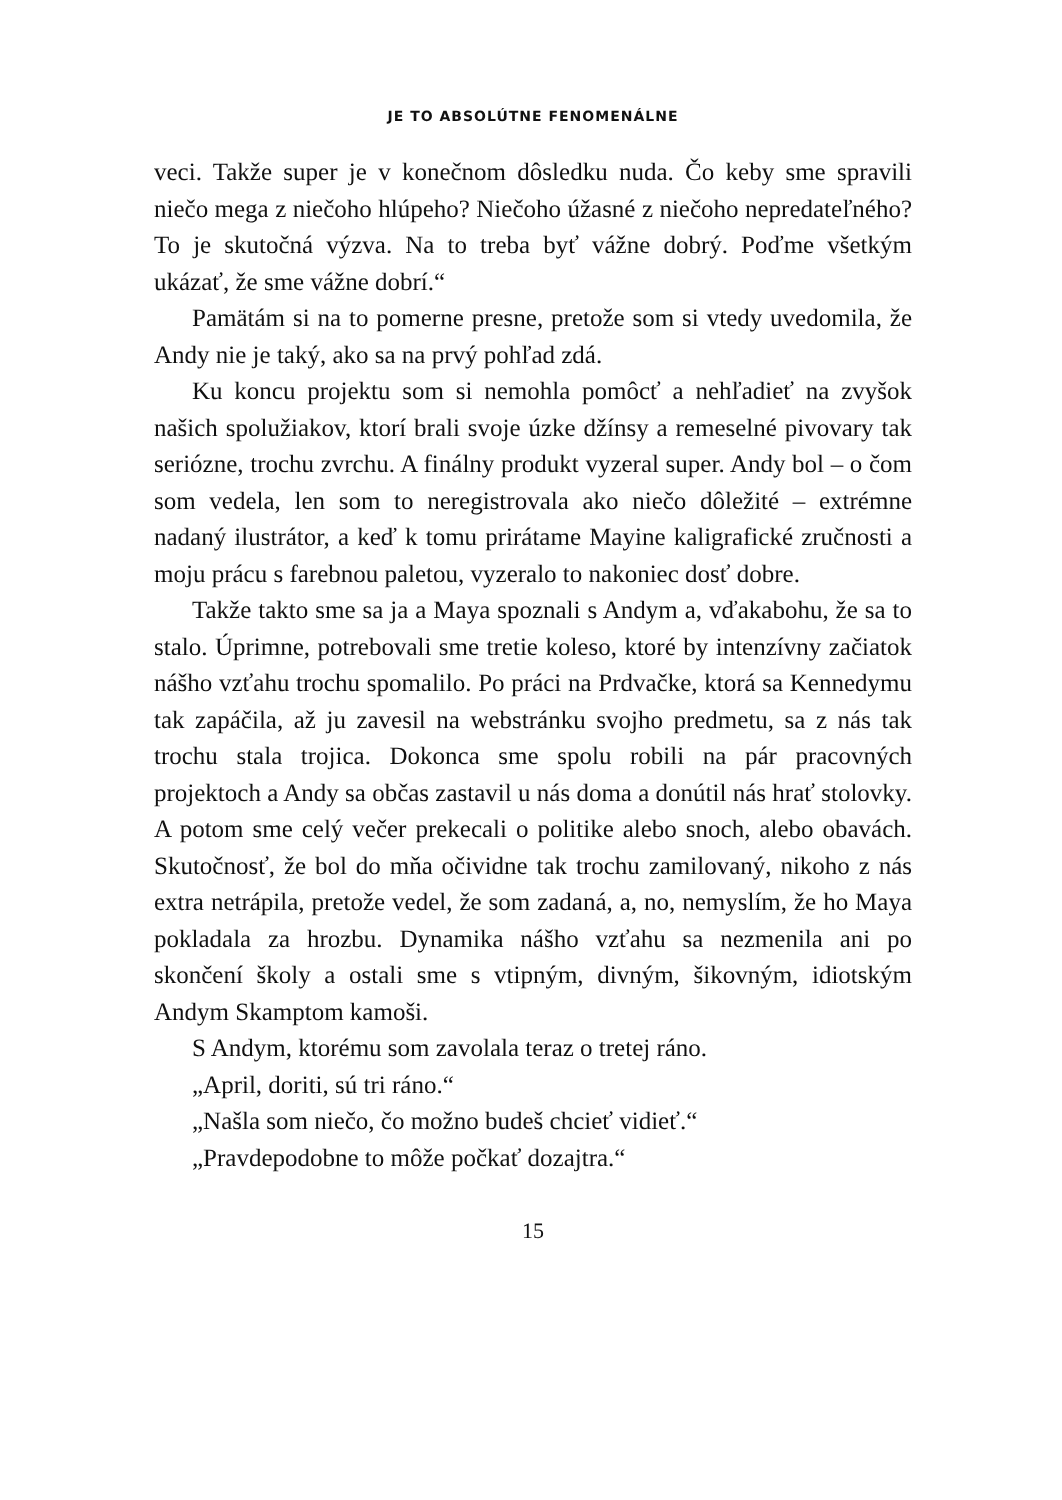JE TO ABSOLÚTNE FENOMENÁLNE
veci. Takže super je v konečnom dôsledku nuda. Čo keby sme spravili niečo mega z niečoho hlúpeho? Niečoho úžasné z niečoho nepredateľného? To je skutočná výzva. Na to treba byť vážne dobrý. Poďme všetkým ukázať, že sme vážne dobrí.“
Pamätám si na to pomerne presne, pretože som si vtedy uvedomila, že Andy nie je taký, ako sa na prvý pohľad zdá.
Ku koncu projektu som si nemohla pomôcť a nehľadieť na zvyšok našich spolužiakov, ktorí brali svoje úzke džínsy a remeselné pivovary tak seriózne, trochu zvrchu. A finálny produkt vyzeral super. Andy bol – o čom som vedela, len som to neregistrovala ako niečo dôležité – extrémne nadaný ilustrátor, a keď k tomu prirátame Mayine kaligrafické zručnosti a moju prácu s farebnou paletou, vyzeralo to nakoniec dosť dobre.
Takže takto sme sa ja a Maya spoznali s Andym a, vďakabohu, že sa to stalo. Úprimne, potrebovali sme tretie koleso, ktoré by intenzívny začiatok nášho vzťahu trochu spomalilo. Po práci na Prdvačke, ktorá sa Kennedymu tak zapáčila, až ju zavesil na webstránku svojho predmetu, sa z nás tak trochu stala trojica. Dokonca sme spolu robili na pár pracovných projektoch a Andy sa občas zastavil u nás doma a donútil nás hrať stolovky. A potom sme celý večer prekecali o politike alebo snoch, alebo obavách. Skutočnosť, že bol do mňa očividne tak trochu zamilovaný, nikoho z nás extra netrápila, pretože vedel, že som zadaná, a, no, nemyslím, že ho Maya pokladala za hrozbu. Dynamika nášho vzťahu sa nezmenila ani po skončení školy a ostali sme s vtipným, divným, šikovným, idiotským Andym Skamptom kamoši.
S Andym, ktorému som zavolala teraz o tretej ráno.
„April, doriti, sú tri ráno.“
„Našla som niečo, čo možno budeš chcieť vidieť.“
„Pravdepodobne to môže počkať dozajtra.“
15